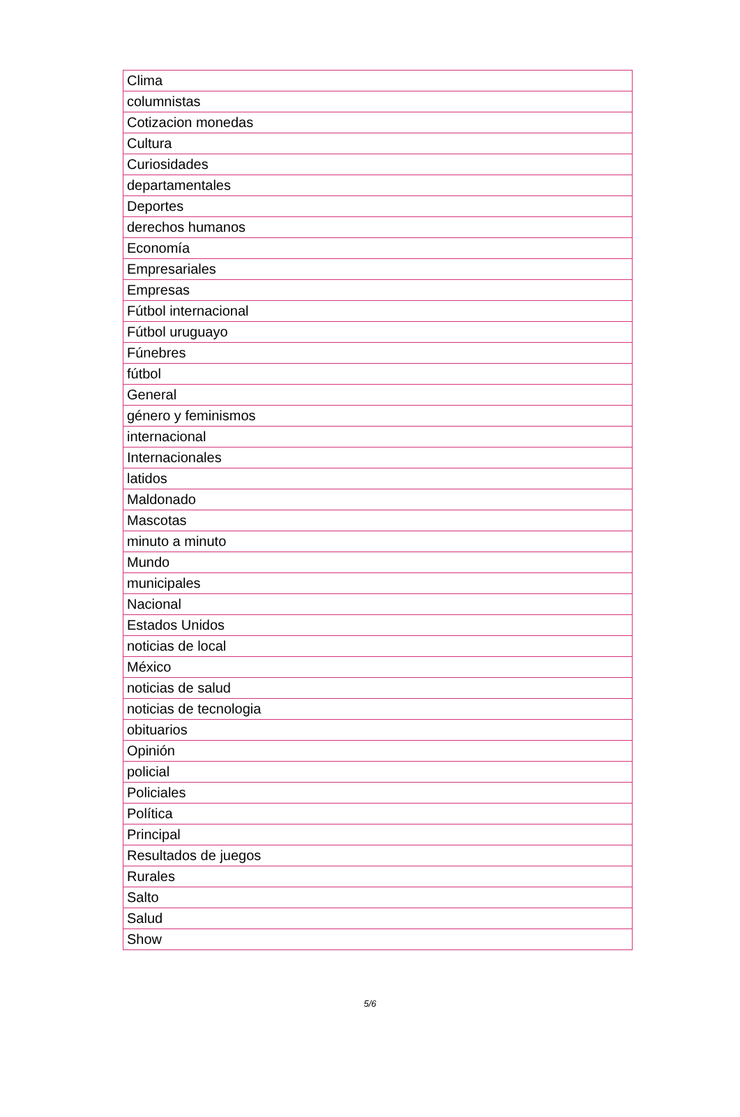| Clima |
| columnistas |
| Cotizacion monedas |
| Cultura |
| Curiosidades |
| departamentales |
| Deportes |
| derechos humanos |
| Economía |
| Empresariales |
| Empresas |
| Fútbol internacional |
| Fútbol uruguayo |
| Fúnebres |
| fútbol |
| General |
| género y feminismos |
| internacional |
| Internacionales |
| latidos |
| Maldonado |
| Mascotas |
| minuto a minuto |
| Mundo |
| municipales |
| Nacional |
| Estados Unidos |
| noticias de local |
| México |
| noticias de salud |
| noticias de tecnologia |
| obituarios |
| Opinión |
| policial |
| Policiales |
| Política |
| Principal |
| Resultados de juegos |
| Rurales |
| Salto |
| Salud |
| Show |
5/6